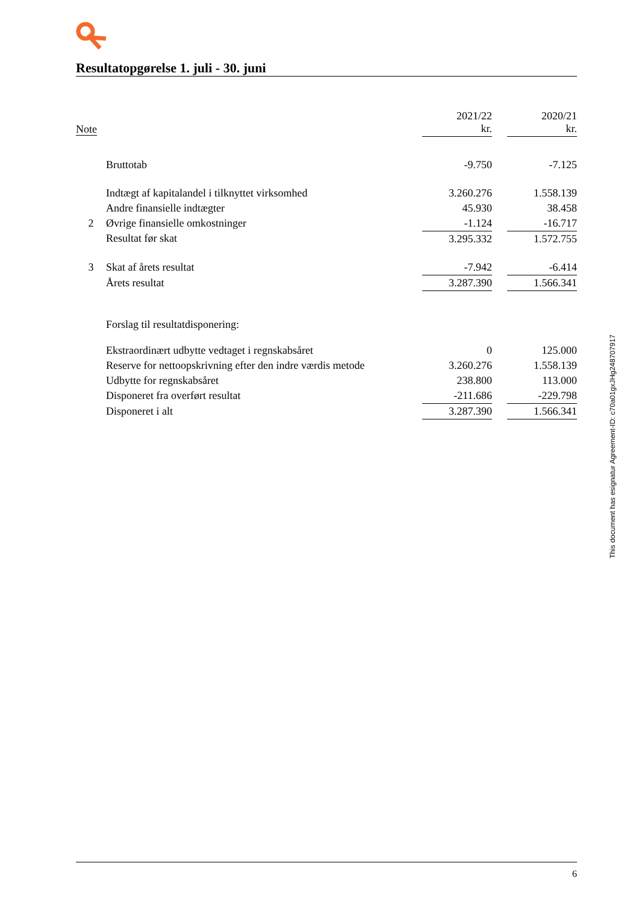Resultatopgørelse 1. juli - 30. juni
| Note | | 2021/22 kr. | | 2020/21 kr. |
| --- | --- | --- | --- | --- |
| | Bruttotab | -9.750 | | -7.125 |
| | Indtægt af kapitalandel i tilknyttet virksomhed | 3.260.276 | | 1.558.139 |
| | Andre finansielle indtægter | 45.930 | | 38.458 |
| 2 | Øvrige finansielle omkostninger | -1.124 | | -16.717 |
| | Resultat før skat | 3.295.332 | | 1.572.755 |
| 3 | Skat af årets resultat | -7.942 | | -6.414 |
| | Årets resultat | 3.287.390 | | 1.566.341 |
| | Forslag til resultatdisponering: | | | |
| | Ekstraordinært udbytte vedtaget i regnskabsåret | 0 | | 125.000 |
| | Reserve for nettoopskrivning efter den indre værdis metode | 3.260.276 | | 1.558.139 |
| | Udbytte for regnskabsåret | 238.800 | | 113.000 |
| | Disponeret fra overført resultat | -211.686 | | -229.798 |
| | Disponeret i alt | 3.287.390 | | 1.566.341 |
This document has esignatur Agreement-ID: c70a01gxJHg248707917
6